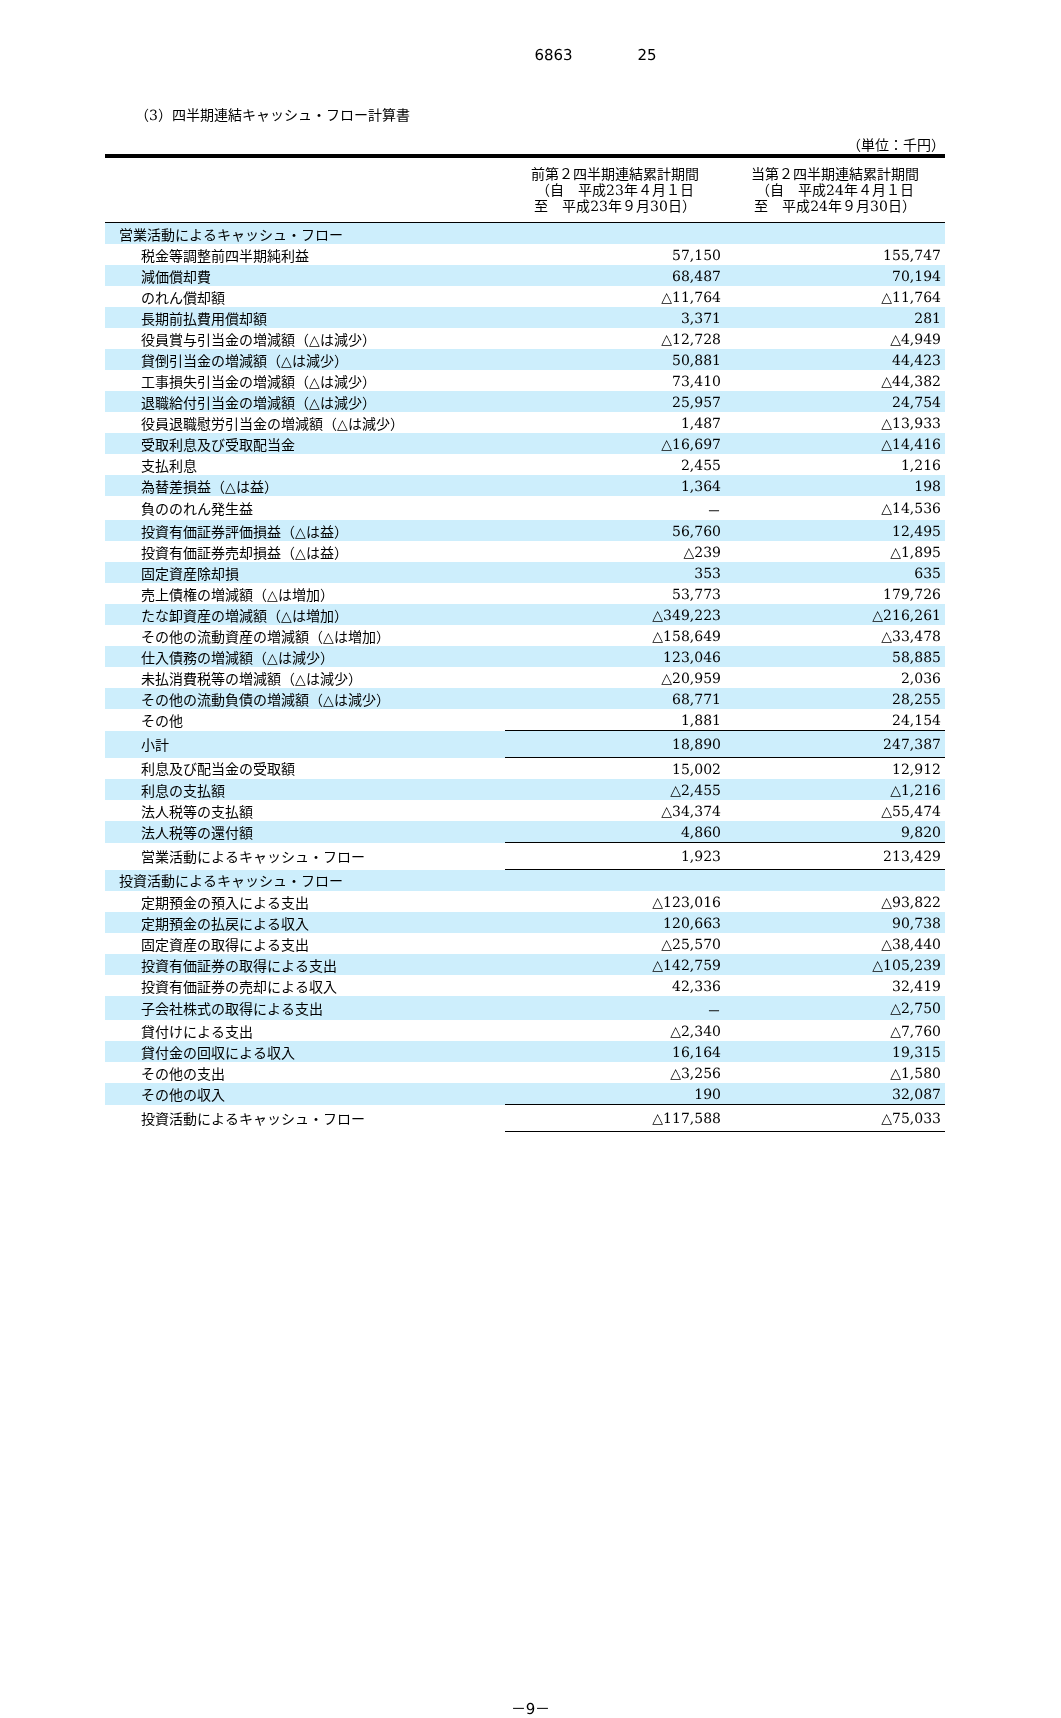6863 25
（3）四半期連結キャッシュ・フロー計算書
（単位：千円）
| | 前第２四半期連結累計期間 （自 平成23年４月１日 至 平成23年９月30日） | 当第２四半期連結累計期間 （自 平成24年４月１日 至 平成24年９月30日） |
| --- | --- | --- |
| 営業活動によるキャッシュ・フロー | | |
| 税金等調整前四半期純利益 | 57,150 | 155,747 |
| 減価償却費 | 68,487 | 70,194 |
| のれん償却額 | △11,764 | △11,764 |
| 長期前払費用償却額 | 3,371 | 281 |
| 役員賞与引当金の増減額（△は減少） | △12,728 | △4,949 |
| 貸倒引当金の増減額（△は減少） | 50,881 | 44,423 |
| 工事損失引当金の増減額（△は減少） | 73,410 | △44,382 |
| 退職給付引当金の増減額（△は減少） | 25,957 | 24,754 |
| 役員退職慰労引当金の増減額（△は減少） | 1,487 | △13,933 |
| 受取利息及び受取配当金 | △16,697 | △14,416 |
| 支払利息 | 2,455 | 1,216 |
| 為替差損益（△は益） | 1,364 | 198 |
| 負ののれん発生益 | － | △14,536 |
| 投資有価証券評価損益（△は益） | 56,760 | 12,495 |
| 投資有価証券売却損益（△は益） | △239 | △1,895 |
| 固定資産除却損 | 353 | 635 |
| 売上債権の増減額（△は増加） | 53,773 | 179,726 |
| たな卸資産の増減額（△は増加） | △349,223 | △216,261 |
| その他の流動資産の増減額（△は増加） | △158,649 | △33,478 |
| 仕入債務の増減額（△は減少） | 123,046 | 58,885 |
| 未払消費税等の増減額（△は減少） | △20,959 | 2,036 |
| その他の流動負債の増減額（△は減少） | 68,771 | 28,255 |
| その他 | 1,881 | 24,154 |
| 小計 | 18,890 | 247,387 |
| 利息及び配当金の受取額 | 15,002 | 12,912 |
| 利息の支払額 | △2,455 | △1,216 |
| 法人税等の支払額 | △34,374 | △55,474 |
| 法人税等の還付額 | 4,860 | 9,820 |
| 営業活動によるキャッシュ・フロー | 1,923 | 213,429 |
| 投資活動によるキャッシュ・フロー | | |
| 定期預金の預入による支出 | △123,016 | △93,822 |
| 定期預金の払戻による収入 | 120,663 | 90,738 |
| 固定資産の取得による支出 | △25,570 | △38,440 |
| 投資有価証券の取得による支出 | △142,759 | △105,239 |
| 投資有価証券の売却による収入 | 42,336 | 32,419 |
| 子会社株式の取得による支出 | － | △2,750 |
| 貸付けによる支出 | △2,340 | △7,760 |
| 貸付金の回収による収入 | 16,164 | 19,315 |
| その他の支出 | △3,256 | △1,580 |
| その他の収入 | 190 | 32,087 |
| 投資活動によるキャッシュ・フロー | △117,588 | △75,033 |
－9－